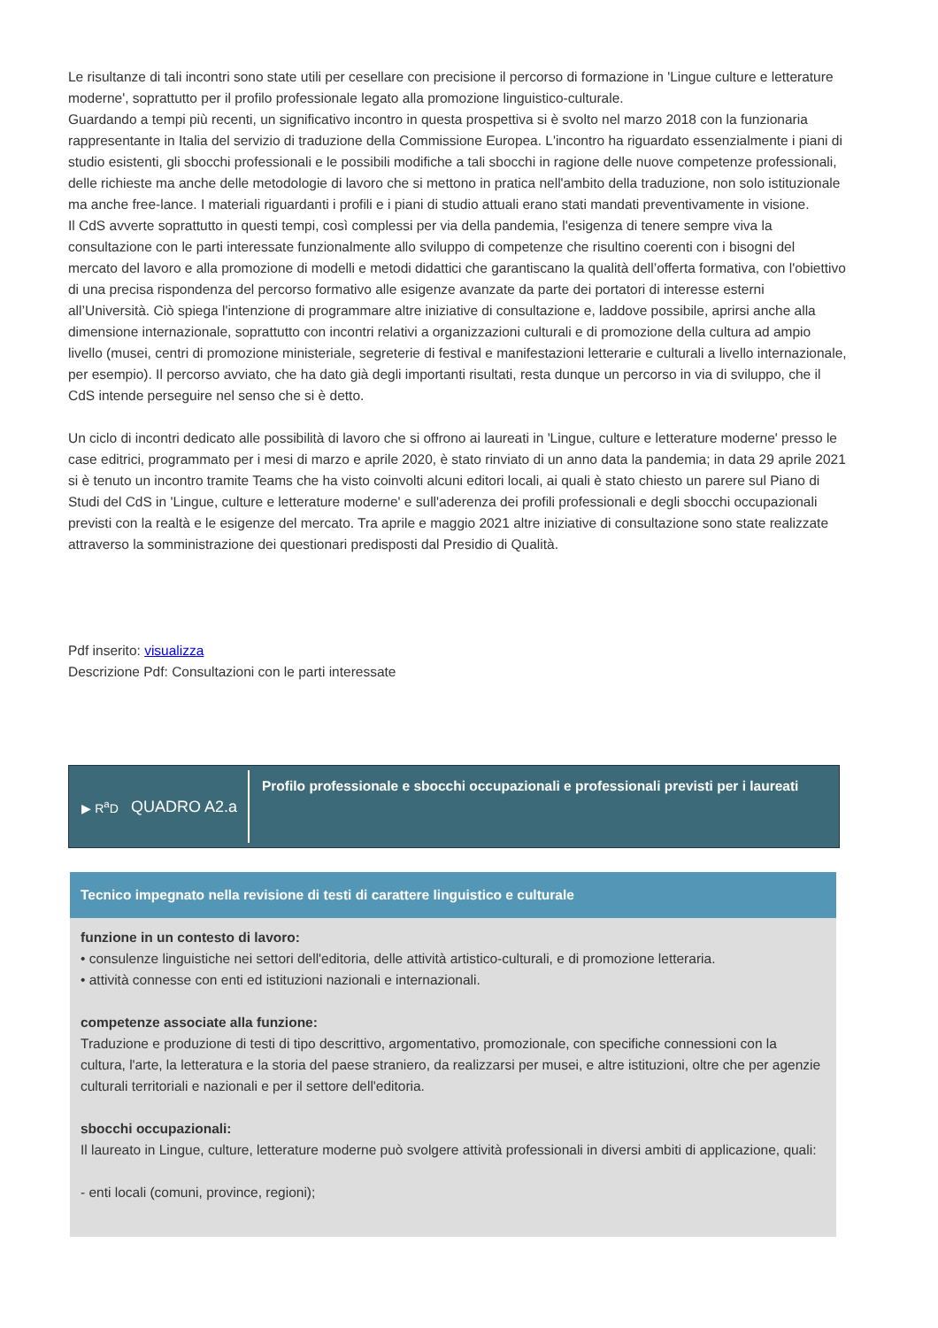Le risultanze di tali incontri sono state utili per cesellare con precisione il percorso di formazione in 'Lingue culture e letterature moderne', soprattutto per il profilo professionale legato alla promozione linguistico-culturale.
Guardando a tempi più recenti, un significativo incontro in questa prospettiva si è svolto nel marzo 2018 con la funzionaria rappresentante in Italia del servizio di traduzione della Commissione Europea. L'incontro ha riguardato essenzialmente i piani di studio esistenti, gli sbocchi professionali e le possibili modifiche a tali sbocchi in ragione delle nuove competenze professionali, delle richieste ma anche delle metodologie di lavoro che si mettono in pratica nell'ambito della traduzione, non solo istituzionale ma anche free-lance. I materiali riguardanti i profili e i piani di studio attuali erano stati mandati preventivamente in visione.
Il CdS avverte soprattutto in questi tempi, così complessi per via della pandemia, l'esigenza di tenere sempre viva la consultazione con le parti interessate funzionalmente allo sviluppo di competenze che risultino coerenti con i bisogni del mercato del lavoro e alla promozione di modelli e metodi didattici che garantiscano la qualità dell’offerta formativa, con l'obiettivo di una precisa rispondenza del percorso formativo alle esigenze avanzate da parte dei portatori di interesse esterni all’Università. Ciò spiega l'intenzione di programmare altre iniziative di consultazione e, laddove possibile, aprirsi anche alla dimensione internazionale, soprattutto con incontri relativi a organizzazioni culturali e di promozione della cultura ad ampio livello (musei, centri di promozione ministeriale, segreterie di festival e manifestazioni letterarie e culturali a livello internazionale, per esempio). Il percorso avviato, che ha dato già degli importanti risultati, resta dunque un percorso in via di sviluppo, che il CdS intende perseguire nel senso che si è detto.
Un ciclo di incontri dedicato alle possibilità di lavoro che si offrono ai laureati in 'Lingue, culture e letterature moderne' presso le case editrici, programmato per i mesi di marzo e aprile 2020, è stato rinviato di un anno data la pandemia; in data 29 aprile 2021 si è tenuto un incontro tramite Teams che ha visto coinvolti alcuni editori locali, ai quali è stato chiesto un parere sul Piano di Studi del CdS in 'Lingue, culture e letterature moderne' e sull'aderenza dei profili professionali e degli sbocchi occupazionali previsti con la realtà e le esigenze del mercato. Tra aprile e maggio 2021 altre iniziative di consultazione sono state realizzate attraverso la somministrazione dei questionari predisposti dal Presidio di Qualità.
Pdf inserito: visualizza
Descrizione Pdf: Consultazioni con le parti interessate
▶ R<sup>a</sup>D QUADRO A2.a
Profilo professionale e sbocchi occupazionali e professionali previsti per i laureati
Tecnico impegnato nella revisione di testi di carattere linguistico e culturale
funzione in un contesto di lavoro:
• consulenze linguistiche nei settori dell'editoria, delle attività artistico-culturali, e di promozione letteraria.
• attività connesse con enti ed istituzioni nazionali e internazionali.
competenze associate alla funzione:
Traduzione e produzione di testi di tipo descrittivo, argomentativo, promozionale, con specifiche connessioni con la cultura, l'arte, la letteratura e la storia del paese straniero, da realizzarsi per musei, e altre istituzioni, oltre che per agenzie culturali territoriali e nazionali e per il settore dell'editoria.
sbocchi occupazionali:
Il laureato in Lingue, culture, letterature moderne può svolgere attività professionali in diversi ambiti di applicazione, quali:
- enti locali (comuni, province, regioni);